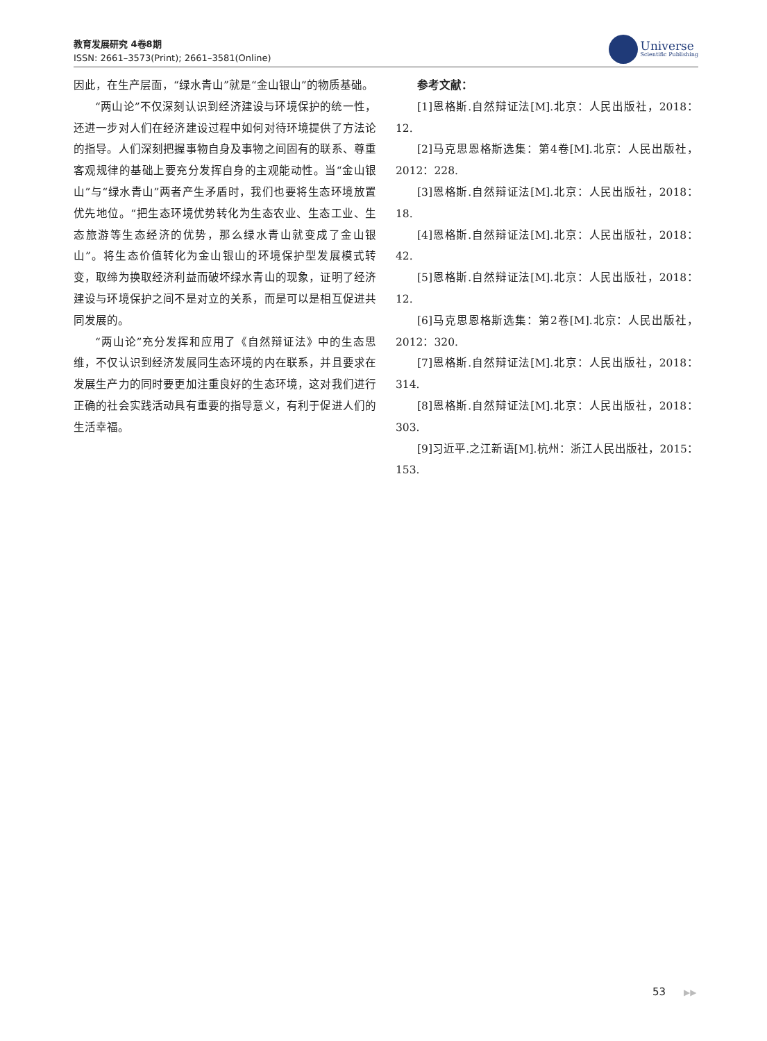教育发展研究 4卷8期
ISSN: 2661–3573(Print); 2661–3581(Online)
Universe
Scientific Publishing
因此，在生产层面，“绿水青山”就是“金山银山”的物质基础。
“两山论”不仅深刻认识到经济建设与环境保护的统一性，还进一步对人们在经济建设过程中如何对待环境提供了方法论的指导。人们深刻把握事物自身及事物之间固有的联系、尊重客观规律的基础上要充分发挥自身的主观能动性。当“金山银山”与“绿水青山”两者产生矛盾时，我们也要将生态环境放置优先地位。“把生态环境优势转化为生态农业、生态工业、生态旅游等生态经济的优势，那么绿水青山就变成了金山银山”。将生态价值转化为金山银山的环境保护型发展模式转变，取缔为换取经济利益而破坏绿水青山的现象，证明了经济建设与环境保护之间不是对立的关系，而是可以是相互促进共同发展的。
“两山论”充分发挥和应用了《自然辩证法》中的生态思维，不仅认识到经济发展同生态环境的内在联系，并且要求在发展生产力的同时要更加注重良好的生态环境，这对我们进行正确的社会实践活动具有重要的指导意义，有利于促进人们的生活幸福。
参考文献：
[1]恩格斯.自然辩证法[M].北京：人民出版社，2018：12.
[2]马克思恩格斯选集：第4卷[M].北京：人民出版社，2012：228.
[3]恩格斯.自然辩证法[M].北京：人民出版社，2018：18.
[4]恩格斯.自然辩证法[M].北京：人民出版社，2018：42.
[5]恩格斯.自然辩证法[M].北京：人民出版社，2018：12.
[6]马克思恩格斯选集：第2卷[M].北京：人民出版社，2012：320.
[7]恩格斯.自然辩证法[M].北京：人民出版社，2018：314.
[8]恩格斯.自然辩证法[M].北京：人民出版社，2018：303.
[9]习近平.之江新语[M].杭州：浙江人民出版社，2015：153.
53 ▶▶